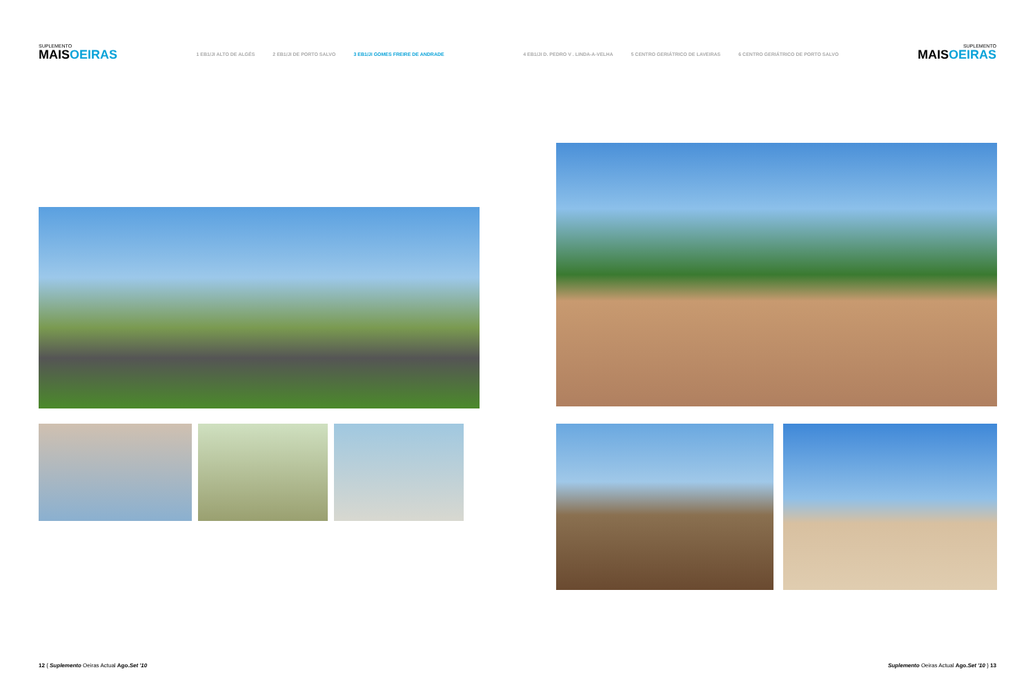SUPLEMENTO
MAISOEIRAS
1 EB1/JI ALTO DE ALGÉS 2 EB1/JI DE PORTO SALVO 3 EB1/JI GOMES FREIRE DE ANDRADE
4 EB1/JI D. PEDRO V . LINDA-A-VELHA 5 CENTRO GERIÁTRICO DE LAVEIRAS 6 CENTRO GERIÁTRICO DE PORTO SALVO
SUPLEMENTO
MAISOEIRAS
12 { Suplemento Oeiras Actual Ago.Set '10
Suplemento Oeiras Actual Ago.Set '10 } 13